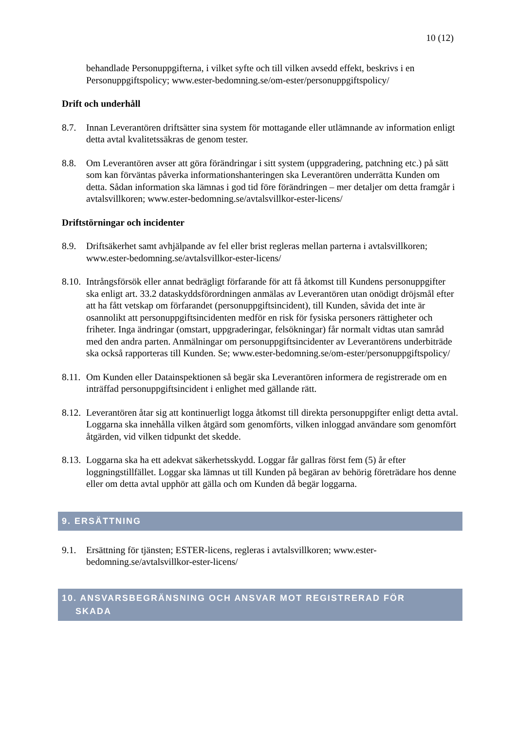10 (12)
behandlade Personuppgifterna, i vilket syfte och till vilken avsedd effekt, beskrivs i en Personuppgiftspolicy; www.ester-bedomning.se/om-ester/personuppgiftspolicy/
Drift och underhåll
8.7. Innan Leverantören driftsätter sina system för mottagande eller utlämnande av information enligt detta avtal kvalitetssäkras de genom tester.
8.8. Om Leverantören avser att göra förändringar i sitt system (uppgradering, patchning etc.) på sätt som kan förväntas påverka informationshanteringen ska Leverantören underrätta Kunden om detta. Sådan information ska lämnas i god tid före förändringen – mer detaljer om detta framgår i avtalsvillkoren; www.ester-bedomning.se/avtalsvillkor-ester-licens/
Driftstörningar och incidenter
8.9. Driftsäkerhet samt avhjälpande av fel eller brist regleras mellan parterna i avtalsvillkoren; www.ester-bedomning.se/avtalsvillkor-ester-licens/
8.10.
Intrångsförsök eller annat bedrägligt förfarande för att få åtkomst till Kundens personuppgifter ska enligt art. 33.2 dataskyddsförordningen anmälas av Leverantören utan onödigt dröjsmål efter att ha fått vetskap om förfarandet (personuppgiftsincident), till Kunden, såvida det inte är osannolikt att personuppgiftsincidenten medför en risk för fysiska personers rättigheter och friheter. Inga ändringar (omstart, uppgraderingar, felsökningar) får normalt vidtas utan samråd med den andra parten. Anmälningar om personuppgiftsincidenter av Leverantörens underbiträde ska också rapporteras till Kunden. Se; www.ester-bedomning.se/om-ester/personuppgiftspolicy/
8.11.
Om Kunden eller Datainspektionen så begär ska Leverantören informera de registrerade om en inträffad personuppgiftsincident i enlighet med gällande rätt.
8.12.
Leverantören åtar sig att kontinuerligt logga åtkomst till direkta personuppgifter enligt detta avtal. Loggarna ska innehålla vilken åtgärd som genomförts, vilken inloggad användare som genomfört åtgärden, vid vilken tidpunkt det skedde.
8.13.
Loggarna ska ha ett adekvat säkerhetsskydd. Loggar får gallras först fem (5) år efter loggningstillfället. Loggar ska lämnas ut till Kunden på begäran av behörig företrädare hos denne eller om detta avtal upphör att gälla och om Kunden då begär loggarna.
9. ERSÄTTNING
9.1. Ersättning för tjänsten; ESTER-licens, regleras i avtalsvillkoren; www.ester-bedomning.se/avtalsvillkor-ester-licens/
10. ANSVARSBEGRÄNSNING OCH ANSVAR MOT REGISTRERAD FÖR
SKADA